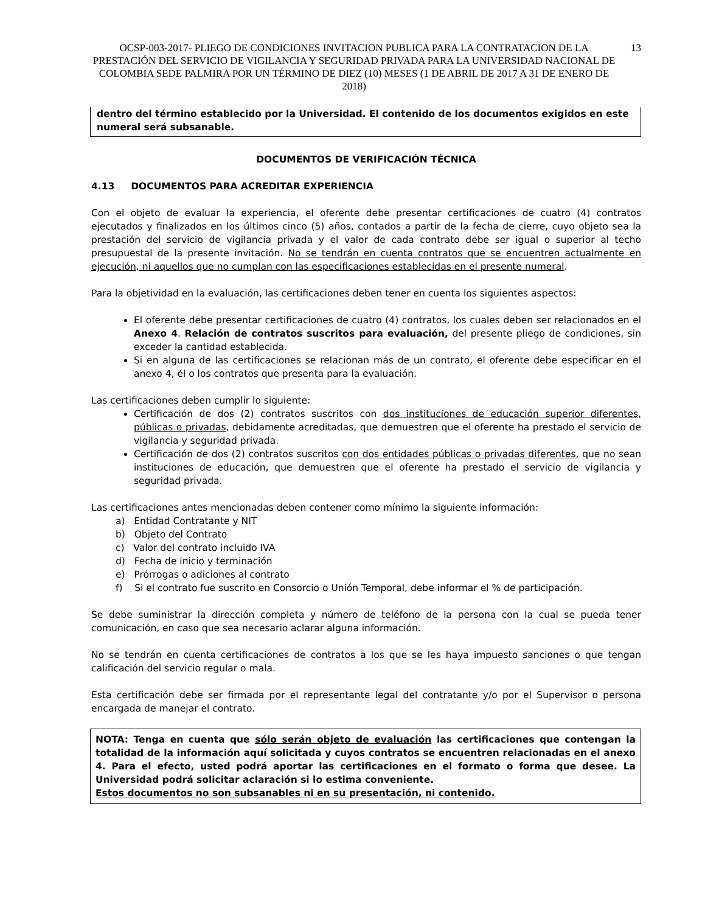OCSP-003-2017- PLIEGO DE CONDICIONES INVITACION PUBLICA PARA LA CONTRATACION DE LA PRESTACIÓN DEL SERVICIO DE VIGILANCIA Y SEGURIDAD PRIVADA PARA LA UNIVERSIDAD NACIONAL DE COLOMBIA SEDE PALMIRA POR UN TÉRMINO DE DIEZ (10) MESES (1 DE ABRIL DE 2017 A 31 DE ENERO DE 2018)
13
dentro del término establecido por la Universidad. El contenido de los documentos exigidos en este numeral será subsanable.
DOCUMENTOS DE VERIFICACIÓN TÉCNICA
4.13 DOCUMENTOS PARA ACREDITAR EXPERIENCIA
Con el objeto de evaluar la experiencia, el oferente debe presentar certificaciones de cuatro (4) contratos ejecutados y finalizados en los últimos cinco (5) años, contados a partir de la fecha de cierre, cuyo objeto sea la prestación del servicio de vigilancia privada y el valor de cada contrato debe ser igual o superior al techo presupuestal de la presente invitación. No se tendrán en cuenta contratos que se encuentren actualmente en ejecución, ni aquellos que no cumplan con las especificaciones establecidas en el presente numeral.
Para la objetividad en la evaluación, las certificaciones deben tener en cuenta los siguientes aspectos:
El oferente debe presentar certificaciones de cuatro (4) contratos, los cuales deben ser relacionados en el Anexo 4. Relación de contratos suscritos para evaluación, del presente pliego de condiciones, sin exceder la cantidad establecida.
Si en alguna de las certificaciones se relacionan más de un contrato, el oferente debe especificar en el anexo 4, él o los contratos que presenta para la evaluación.
Las certificaciones deben cumplir lo siguiente:
Certificación de dos (2) contratos suscritos con dos instituciones de educación superior diferentes, públicas o privadas, debidamente acreditadas, que demuestren que el oferente ha prestado el servicio de vigilancia y seguridad privada.
Certificación de dos (2) contratos suscritos con dos entidades públicas o privadas diferentes, que no sean instituciones de educación, que demuestren que el oferente ha prestado el servicio de vigilancia y seguridad privada.
Las certificaciones antes mencionadas deben contener como mínimo la siguiente información:
a) Entidad Contratante y NIT
b) Objeto del Contrato
c) Valor del contrato incluido IVA
d) Fecha de inicio y terminación
e) Prórrogas o adiciones al contrato
f) Si el contrato fue suscrito en Consorcio o Unión Temporal, debe informar el % de participación.
Se debe suministrar la dirección completa y número de teléfono de la persona con la cual se pueda tener comunicación, en caso que sea necesario aclarar alguna información.
No se tendrán en cuenta certificaciones de contratos a los que se les haya impuesto sanciones o que tengan calificación del servicio regular o mala.
Esta certificación debe ser firmada por el representante legal del contratante y/o por el Supervisor o persona encargada de manejar el contrato.
NOTA: Tenga en cuenta que sólo serán objeto de evaluación las certificaciones que contengan la totalidad de la información aquí solicitada y cuyos contratos se encuentren relacionadas en el anexo 4. Para el efecto, usted podrá aportar las certificaciones en el formato o forma que desee. La Universidad podrá solicitar aclaración si lo estima conveniente.
Estos documentos no son subsanables ni en su presentación, ni contenido.